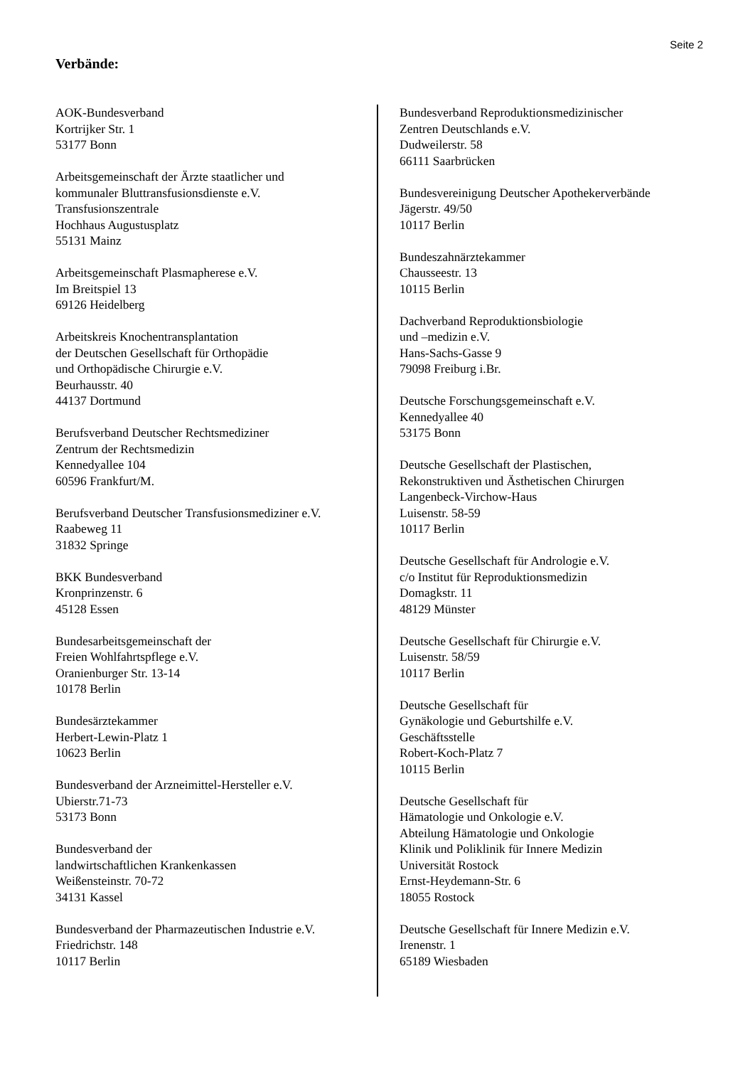Seite 2
Verbände:
AOK-Bundesverband
Kortrijker Str. 1
53177 Bonn
Arbeitsgemeinschaft der Ärzte staatlicher und
kommunaler Bluttransfusionsdienste e.V.
Transfusionszentrale
Hochhaus Augustusplatz
55131 Mainz
Arbeitsgemeinschaft Plasmapherese e.V.
Im Breitspiel 13
69126 Heidelberg
Arbeitskreis Knochentransplantation
der Deutschen Gesellschaft für Orthopädie
und Orthopädische Chirurgie e.V.
Beurhausstr. 40
44137 Dortmund
Berufsverband Deutscher Rechtsmediziner
Zentrum der Rechtsmedizin
Kennedyallee 104
60596 Frankfurt/M.
Berufsverband Deutscher Transfusionsmediziner e.V.
Raabeweg 11
31832 Springe
BKK Bundesverband
Kronprinzenstr. 6
45128 Essen
Bundesarbeitsgemeinschaft der
Freien Wohlfahrtspflege e.V.
Oranienburger Str. 13-14
10178 Berlin
Bundesärztekammer
Herbert-Lewin-Platz 1
10623 Berlin
Bundesverband der Arzneimittel-Hersteller e.V.
Ubierstr.71-73
53173 Bonn
Bundesverband der
landwirtschaftlichen Krankenkassen
Weißensteinstr. 70-72
34131 Kassel
Bundesverband der Pharmazeutischen Industrie e.V.
Friedrichstr. 148
10117 Berlin
Bundesverband Reproduktionsmedizinischer
Zentren Deutschlands e.V.
Dudweilerstr. 58
66111 Saarbrücken
Bundesvereinigung Deutscher Apothekerverbände
Jägerstr. 49/50
10117 Berlin
Bundeszahnärztekammer
Chausseestr. 13
10115 Berlin
Dachverband Reproduktionsbiologie
und –medizin e.V.
Hans-Sachs-Gasse 9
79098 Freiburg i.Br.
Deutsche Forschungsgemeinschaft e.V.
Kennedyallee 40
53175 Bonn
Deutsche Gesellschaft der Plastischen,
Rekonstruktiven und Ästhetischen Chirurgen
Langenbeck-Virchow-Haus
Luisenstr. 58-59
10117 Berlin
Deutsche Gesellschaft für Andrologie e.V.
c/o Institut für Reproduktionsmedizin
Domagkstr. 11
48129 Münster
Deutsche Gesellschaft für Chirurgie e.V.
Luisenstr. 58/59
10117 Berlin
Deutsche Gesellschaft für
Gynäkologie und Geburtshilfe e.V.
Geschäftsstelle
Robert-Koch-Platz 7
10115 Berlin
Deutsche Gesellschaft für
Hämatologie und Onkologie e.V.
Abteilung Hämatologie und Onkologie
Klinik und Poliklinik für Innere Medizin
Universität Rostock
Ernst-Heydemann-Str. 6
18055 Rostock
Deutsche Gesellschaft für Innere Medizin e.V.
Irenenstr. 1
65189 Wiesbaden